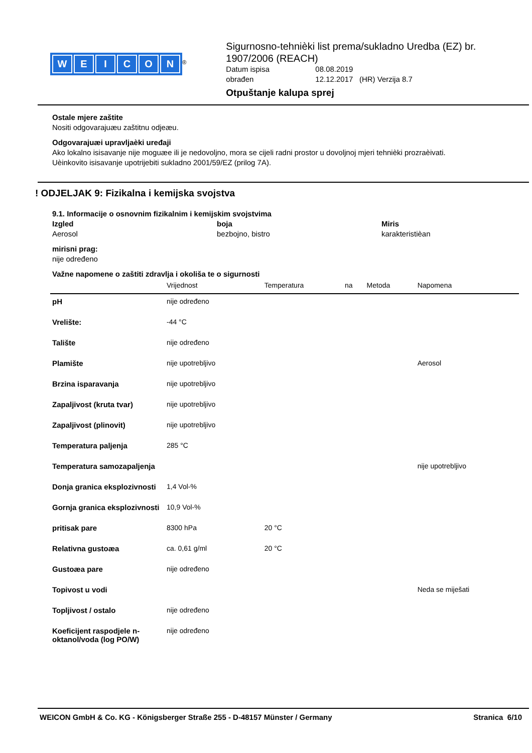WEICON
<sup>®</sup>
Sigurnosno-tehnièki list prema/sukladno Uredba (EZ) br. 1907/2006 (REACH)
Datum ispisa 08.08.2019 obrađen 12.12.2017 (HR) Verzija 8.7
Otpuštanje kalupa sprej
Ostale mjere zaštite
Nositi odgovarajuæu zaštitnu odjeæu.
Odgovarajuæi upravljaèki uređaji
Ako lokalno isisavanje nije moguæe ili je nedovoljno, mora se cijeli radni prostor u dovoljnoj mjeri tehnièki prozraèivati.
Uèinkovito isisavanje upotrijebiti sukladno 2001/59/EZ (prilog 7A).
! ODJELJAK 9: Fizikalna i kemijska svojstva
9.1. Informacije o osnovnim fizikalnim i kemijskim svojstvima
Izgled boja Miris Aerosol bezbojno, bistro karakteristièan
mirisni prag:
nije određeno
Važne napomene o zaštiti zdravlja i okoliša te o sigurnosti
| | Vrijednost | Temperatura | na | Metoda | Napomena |
| --- | --- | --- | --- | --- | --- |
| pH | nije određeno | | | | |
| Vrelište: | -44 °C | | | | |
| Talište | nije određeno | | | | |
| Plamište | nije upotrebljivo | | | | Aerosol |
| Brzina isparavanja | nije upotrebljivo | | | | |
| Zapaljivost (kruta tvar) | nije upotrebljivo | | | | |
| Zapaljivost (plinovit) | nije upotrebljivo | | | | |
| Temperatura paljenja | 285 °C | | | | |
| Temperatura samozapaljenja | | | | | nije upotrebljivo |
| Donja granica eksplozivnosti | 1,4 Vol-% | | | | |
| Gornja granica eksplozivnosti | 10,9 Vol-% | | | | |
| pritisak pare | 8300 hPa | 20 °C | | | |
| Relativna gustoæa | ca. 0,61 g/ml | 20 °C | | | |
| Gustoæa pare | nije određeno | | | | |
| Topivost u vodi | | | | | Neda se miješati |
| Topljivost / ostalo | nije određeno | | | | |
| Koeficijent raspodjele n-oktanol/voda (log PO/W) | nije određeno | | | | |
WEICON GmbH & Co. KG - Königsberger Straße 255 - D-48157 Münster / Germany Stranica 6/10